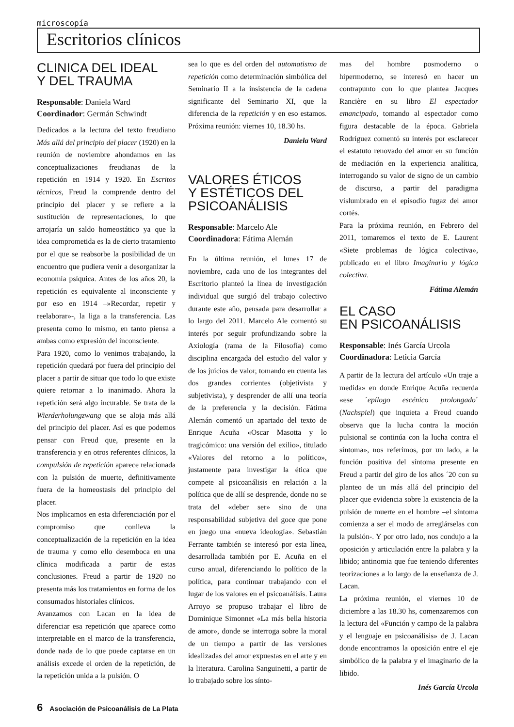microscopía
Escritorios clínicos
CLINICA DEL IDEAL
Y DEL TRAUMA
Responsable: Daniela Ward
Coordinador: Germán Schwindt
Dedicados a la lectura del texto freudiano Más allá del principio del placer (1920) en la reunión de noviembre ahondamos en las conceptualizaciones freudianas de la repetición en 1914 y 1920. En Escritos técnicos, Freud la comprende dentro del principio del placer y se refiere a la sustitución de representaciones, lo que arrojaría un saldo homeostático ya que la idea comprometida es la de cierto tratamiento por el que se reabsorbe la posibilidad de un encuentro que pudiera venir a desorganizar la economía psíquica. Antes de los años 20, la repetición es equivalente al inconsciente y por eso en 1914 –»Recordar, repetir y reelaborar»-, la liga a la transferencia. Las presenta como lo mismo, en tanto piensa a ambas como expresión del inconsciente.
Para 1920, como lo venimos trabajando, la repetición quedará por fuera del principio del placer a partir de situar que todo lo que existe quiere retornar a lo inanimado. Ahora la repetición será algo incurable. Se trata de la Wierderholungzwang que se aloja más allá del principio del placer. Así es que podemos pensar con Freud que, presente en la transferencia y en otros referentes clínicos, la compulsión de repetición aparece relacionada con la pulsión de muerte, definitivamente fuera de la homeostasis del principio del placer.
Nos implicamos en esta diferenciación por el compromiso que conlleva la conceptualización de la repetición en la idea de trauma y como ello desemboca en una clínica modificada a partir de estas conclusiones. Freud a partir de 1920 no presenta más los tratamientos en forma de los consumados historiales clínicos.
Avanzamos con Lacan en la idea de diferenciar esa repetición que aparece como interpretable en el marco de la transferencia, donde nada de lo que puede captarse en un análisis excede el orden de la repetición, de la repetición unida a la pulsión. O
sea lo que es del orden del automatismo de repetición como determinación simbólica del Seminario II a la insistencia de la cadena significante del Seminario XI, que la diferencia de la repetición y en eso estamos. Próxima reunión: viernes 10, 18.30 hs.
Daniela Ward
VALORES ÉTICOS
Y ESTÉTICOS DEL
PSICOANÁLISIS
Responsable: Marcelo Ale
Coordinadora: Fátima Alemán
En la última reunión, el lunes 17 de noviembre, cada uno de los integrantes del Escritorio planteó la línea de investigación individual que surgió del trabajo colectivo durante este año, pensada para desarrollar a lo largo del 2011. Marcelo Ale comentó su interés por seguir profundizando sobre la Axiología (rama de la Filosofía) como disciplina encargada del estudio del valor y de los juicios de valor, tomando en cuenta las dos grandes corrientes (objetivista y subjetivista), y desprender de allí una teoría de la preferencia y la decisión. Fátima Alemán comentó un apartado del texto de Enrique Acuña «Oscar Masotta y lo tragicómico: una versión del exilio», titulado «Valores del retorno a lo político», justamente para investigar la ética que compete al psicoanálisis en relación a la política que de allí se desprende, donde no se trata del «deber ser» sino de una responsabilidad subjetiva del goce que pone en juego una «nueva ideología». Sebastián Ferrante también se interesó por esta línea, desarrollada también por E. Acuña en el curso anual, diferenciando lo político de la política, para continuar trabajando con el lugar de los valores en el psicoanálisis. Laura Arroyo se propuso trabajar el libro de Dominique Simonnet «La más bella historia de amor», donde se interroga sobre la moral de un tiempo a partir de las versiones idealizadas del amor expuestas en el arte y en la literatura. Carolina Sanguinetti, a partir de lo trabajado sobre los sínto-
mas del hombre posmoderno o hipermoderno, se interesó en hacer un contrapunto con lo que plantea Jacques Rancière en su libro El espectador emancipado, tomando al espectador como figura destacable de la época. Gabriela Rodríguez comentó su interés por esclarecer el estatuto renovado del amor en su función de mediación en la experiencia analítica, interrogando su valor de signo de un cambio de discurso, a partir del paradigma vislumbrado en el episodio fugaz del amor cortés.
Para la próxima reunión, en Febrero del 2011, tomaremos el texto de E. Laurent «Siete problemas de lógica colectiva», publicado en el libro Imaginario y lógica colectiva.
Fátima Alemán
EL CASO
EN PSICOANÁLISIS
Responsable: Inés García Urcola
Coordinadora: Leticia García
A partir de la lectura del artículo «Un traje a medida» en donde Enrique Acuña recuerda «ese ´epílogo escénico prolongado´ (Nachspiel) que inquieta a Freud cuando observa que la lucha contra la moción pulsional se continúa con la lucha contra el síntoma», nos referimos, por un lado, a la función positiva del síntoma presente en Freud a partir del giro de los años ´20 con su planteo de un más allá del principio del placer que evidencia sobre la existencia de la pulsión de muerte en el hombre –el síntoma comienza a ser el modo de arreglárselas con la pulsión-. Y por otro lado, nos condujo a la oposición y articulación entre la palabra y la libido; antinomia que fue teniendo diferentes teorizaciones a lo largo de la enseñanza de J. Lacan.
La próxima reunión, el viernes 10 de diciembre a las 18.30 hs, comenzaremos con la lectura del «Función y campo de la palabra y el lenguaje en psicoanálisis» de J. Lacan donde encontramos la oposición entre el eje simbólico de la palabra y el imaginario de la libido.
Inés García Urcola
6 Asociación de Psicoanálisis de La Plata